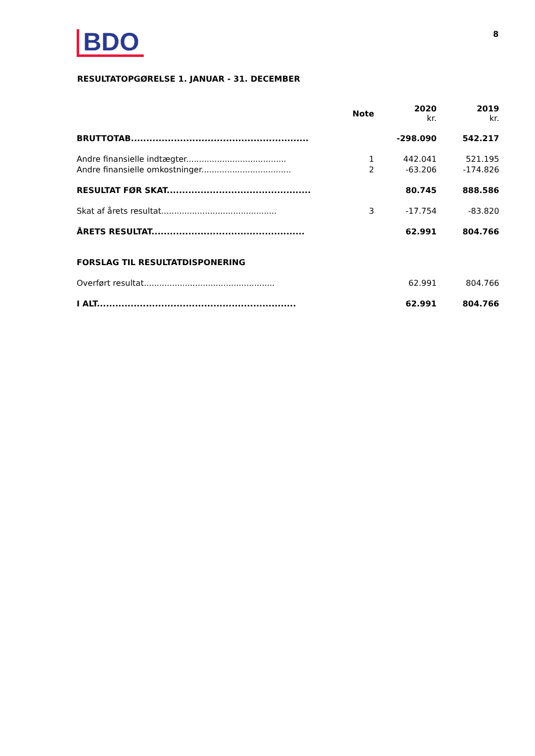BDO
8
RESULTATOPGØRELSE 1. JANUAR - 31. DECEMBER
| | Note | 2020 kr. | 2019 kr. |
| --- | --- | --- | --- |
| BRUTTOTAB.......................................................... | | -298.090 | 542.217 |
| Andre finansielle indtægter....................................... | 1 | 442.041 | 521.195 |
| Andre finansielle omkostninger................................... | 2 | -63.206 | -174.826 |
| RESULTAT FØR SKAT............................................... | | 80.745 | 888.586 |
| Skat af årets resultat............................................. | 3 | -17.754 | -83.820 |
| ÅRETS RESULTAT.................................................. | | 62.991 | 804.766 |
| FORSLAG TIL RESULTATDISPONERING | | | |
| Overført resultat................................................... | | 62.991 | 804.766 |
| I ALT................................................................. | | 62.991 | 804.766 |